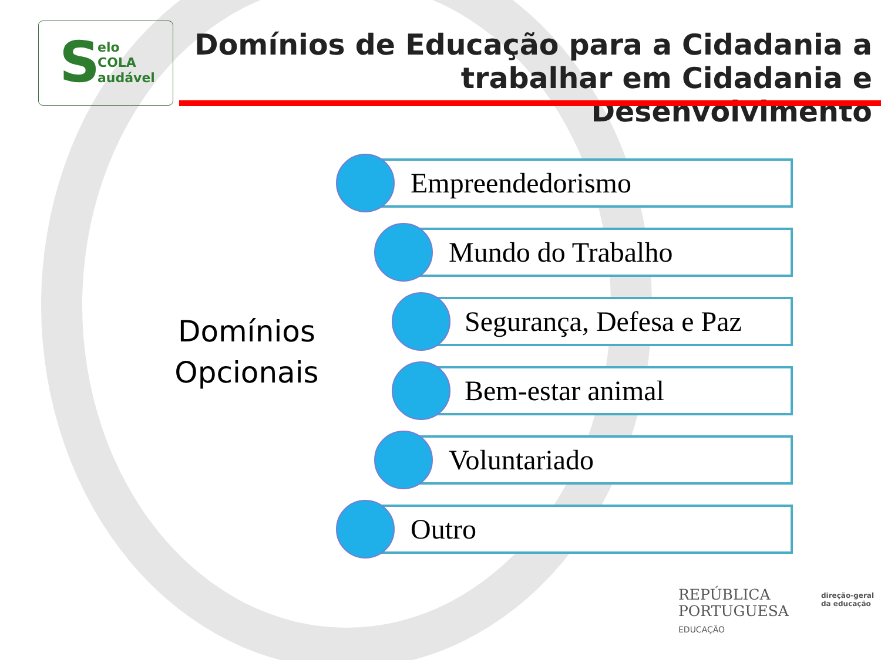S
elo
COLA
audável
Domínios de Educação para a Cidadania a trabalhar em Cidadania e Desenvolvimento
Domínios Opcionais
Empreendedorismo
Mundo do Trabalho
Segurança, Defesa e Paz
Bem-estar animal
Voluntariado
Outro
REPÚBLICA
PORTUGUESA
EDUCAÇÃO
direção-geral
da educação